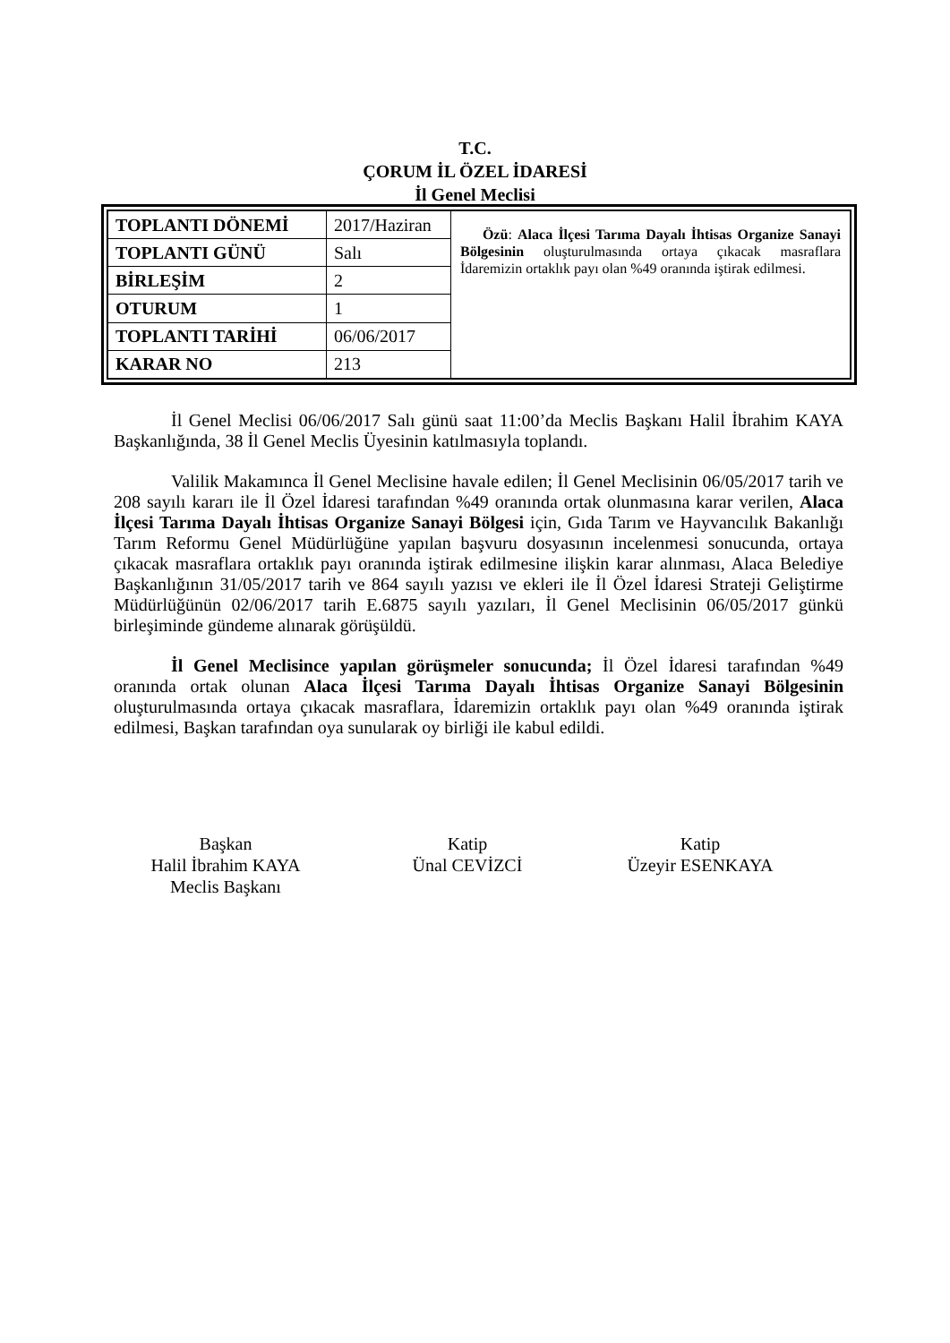T.C.
ÇORUM İL ÖZEL İDARESİ
İl Genel Meclisi
| TOPLANTI DÖNEMİ | 2017/Haziran | Özü : Alaca İlçesi Tarıma Dayalı İhtisas Organize Sanayi Bölgesinin oluşturulmasında ortaya çıkacak masraflara İdaremizin ortaklık payı olan %49 oranında iştirak edilmesi. |
| TOPLANTI GÜNÜ | Salı | |
| BİRLEŞİM | 2 | |
| OTURUM | 1 | |
| TOPLANTI TARİHİ | 06/06/2017 | |
| KARAR NO | 213 | |
İl Genel Meclisi 06/06/2017 Salı günü saat 11:00’da Meclis Başkanı Halil İbrahim KAYA Başkanlığında, 38 İl Genel Meclis Üyesinin katılmasıyla toplandı.
Valilik Makamınca İl Genel Meclisine havale edilen; İl Genel Meclisinin 06/05/2017 tarih ve 208 sayılı kararı ile İl Özel İdaresi tarafından %49 oranında ortak olunmasına karar verilen, Alaca İlçesi Tarıma Dayalı İhtisas Organize Sanayi Bölgesi için, Gıda Tarım ve Hayvancılık Bakanlığı Tarım Reformu Genel Müdürlüğüne yapılan başvuru dosyasının incelenmesi sonucunda, ortaya çıkacak masraflara ortaklık payı oranında iştirak edilmesine ilişkin karar alınması, Alaca Belediye Başkanlığının 31/05/2017 tarih ve 864 sayılı yazısı ve ekleri ile İl Özel İdaresi Strateji Geliştirme Müdürlüğünün 02/06/2017 tarih E.6875 sayılı yazıları, İl Genel Meclisinin 06/05/2017 günkü birleşiminde gündeme alınarak görüşüldü.
İl Genel Meclisince yapılan görüşmeler sonucunda; İl Özel İdaresi tarafından %49 oranında ortak olunan Alaca İlçesi Tarıma Dayalı İhtisas Organize Sanayi Bölgesinin oluşturulmasında ortaya çıkacak masraflara, İdaremizin ortaklık payı olan %49 oranında iştirak edilmesi, Başkan tarafından oya sunularak oy birliği ile kabul edildi.
Başkan
Halil İbrahim KAYA
Meclis Başkanı
Katip
Ünal CEVİZCİ
Katip
Üzeyir ESENKAYA